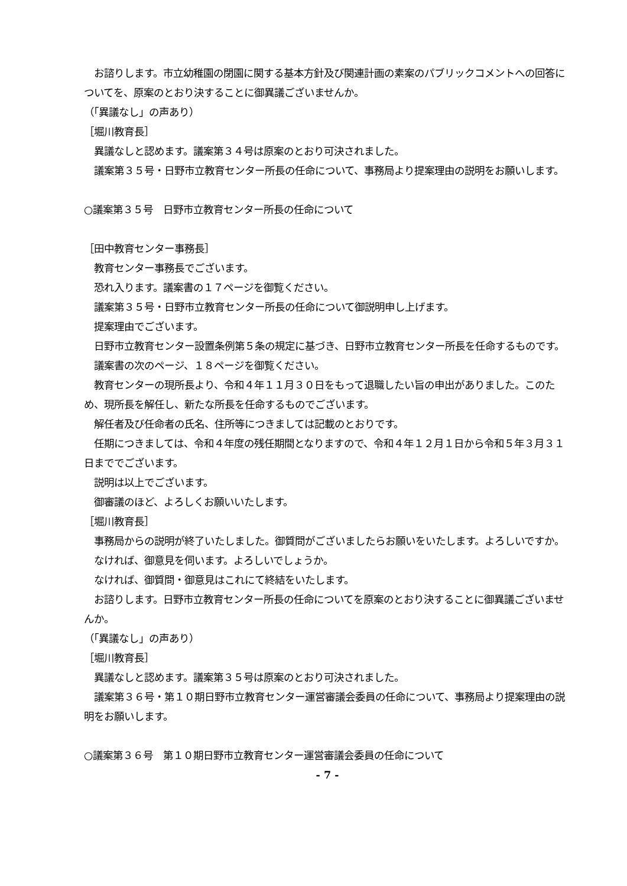お諮りします。市立幼稚園の閉園に関する基本方針及び関連計画の素案のパブリックコメントへの回答についてを、原案のとおり決することに御異議ございませんか。
（「異議なし」の声あり）
［堀川教育長］
　異議なしと認めます。議案第３４号は原案のとおり可決されました。
　議案第３５号・日野市立教育センター所長の任命について、事務局より提案理由の説明をお願いします。
○議案第３５号　日野市立教育センター所長の任命について
［田中教育センター事務長］
　教育センター事務長でございます。
　恐れ入ります。議案書の１７ページを御覧ください。
　議案第３５号・日野市立教育センター所長の任命について御説明申し上げます。
　提案理由でございます。
　日野市立教育センター設置条例第５条の規定に基づき、日野市立教育センター所長を任命するものです。
　議案書の次のページ、１８ページを御覧ください。
　教育センターの現所長より、令和４年１１月３０日をもって退職したい旨の申出がありました。このため、現所長を解任し、新たな所長を任命するものでございます。
　解任者及び任命者の氏名、住所等につきましては記載のとおりです。
　任期につきましては、令和４年度の残任期間となりますので、令和４年１２月１日から令和５年３月３１日まででございます。
　説明は以上でございます。
　御審議のほど、よろしくお願いいたします。
［堀川教育長］
　事務局からの説明が終了いたしました。御質問がございましたらお願いをいたします。よろしいですか。
　なければ、御意見を伺います。よろしいでしょうか。
　なければ、御質問・御意見はこれにて終結をいたします。
　お諮りします。日野市立教育センター所長の任命についてを原案のとおり決することに御異議ございませんか。
（「異議なし」の声あり）
［堀川教育長］
　異議なしと認めます。議案第３５号は原案のとおり可決されました。
　議案第３６号・第１０期日野市立教育センター運営審議会委員の任命について、事務局より提案理由の説明をお願いします。
○議案第３６号　第１０期日野市立教育センター運営審議会委員の任命について
- 7 -